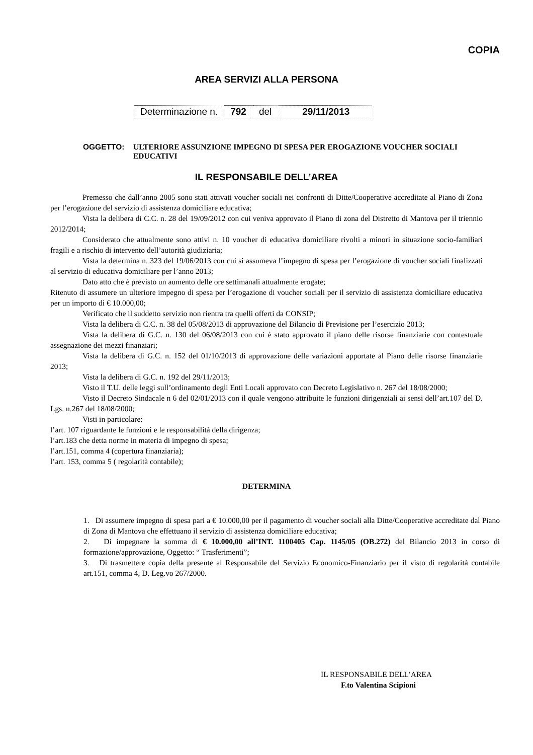COPIA
AREA SERVIZI ALLA PERSONA
| Determinazione n. | 792 | del | 29/11/2013 |
OGGETTO: ULTERIORE ASSUNZIONE IMPEGNO DI SPESA PER EROGAZIONE VOUCHER SOCIALI EDUCATIVI
IL RESPONSABILE DELL’AREA
Premesso che dall’anno 2005 sono stati attivati voucher sociali nei confronti di Ditte/Cooperative accreditate al Piano di Zona per l’erogazione del servizio di assistenza domiciliare educativa;
Vista la delibera di C.C. n. 28 del 19/09/2012 con cui veniva approvato il Piano di zona del Distretto di Mantova per il triennio 2012/2014;
Considerato che attualmente sono attivi n. 10 voucher di educativa domiciliare rivolti a minori in situazione socio-familiari fragili e a rischio di intervento dell’autorità giudiziaria;
Vista la determina n. 323 del 19/06/2013 con cui si assumeva l’impegno di spesa per l’erogazione di voucher sociali finalizzati al servizio di educativa domiciliare per l’anno 2013;
Dato atto che è previsto un aumento delle ore settimanali attualmente erogate;
Ritenuto di assumere un ulteriore impegno di spesa per l’erogazione di voucher sociali per il servizio di assistenza domiciliare educativa per un importo di € 10.000,00;
Verificato che il suddetto servizio non rientra tra quelli offerti da CONSIP;
Vista la delibera di C.C. n. 38 del 05/08/2013 di approvazione del Bilancio di Previsione per l’esercizio 2013;
Vista la delibera di G.C. n. 130 del 06/08/2013 con cui è stato approvato il piano delle risorse finanziarie con contestuale assegnazione dei mezzi finanziari;
Vista la delibera di G.C. n. 152 del 01/10/2013 di approvazione delle variazioni apportate al Piano delle risorse finanziarie 2013;
Vista la delibera di G.C. n. 192 del 29/11/2013;
Visto il T.U. delle leggi sull’ordinamento degli Enti Locali approvato con Decreto Legislativo n. 267 del 18/08/2000;
Visto il Decreto Sindacale n 6 del 02/01/2013 con il quale vengono attribuite le funzioni dirigenziali ai sensi dell’art.107 del D. Lgs. n.267 del 18/08/2000;
Visti in particolare:
l’art. 107 riguardante le funzioni e le responsabilità della dirigenza;
l’art.183 che detta norme in materia di impegno di spesa;
l’art.151, comma 4 (copertura finanziaria);
l’art. 153, comma 5 ( regolarità contabile);
DETERMINA
1. Di assumere impegno di spesa pari a € 10.000,00 per il pagamento di voucher sociali alla Ditte/Cooperative accreditate dal Piano di Zona di Mantova che effettuano il servizio di assistenza domiciliare educativa;
2. Di impegnare la somma di € 10.000,00 all’INT. 1100405 Cap. 1145/05 (OB.272) del Bilancio 2013 in corso di formazione/approvazione, Oggetto: “ Trasferimenti”;
3. Di trasmettere copia della presente al Responsabile del Servizio Economico-Finanziario per il visto di regolarità contabile art.151, comma 4, D. Leg.vo 267/2000.
IL RESPONSABILE DELL’AREA
F.to Valentina Scipioni